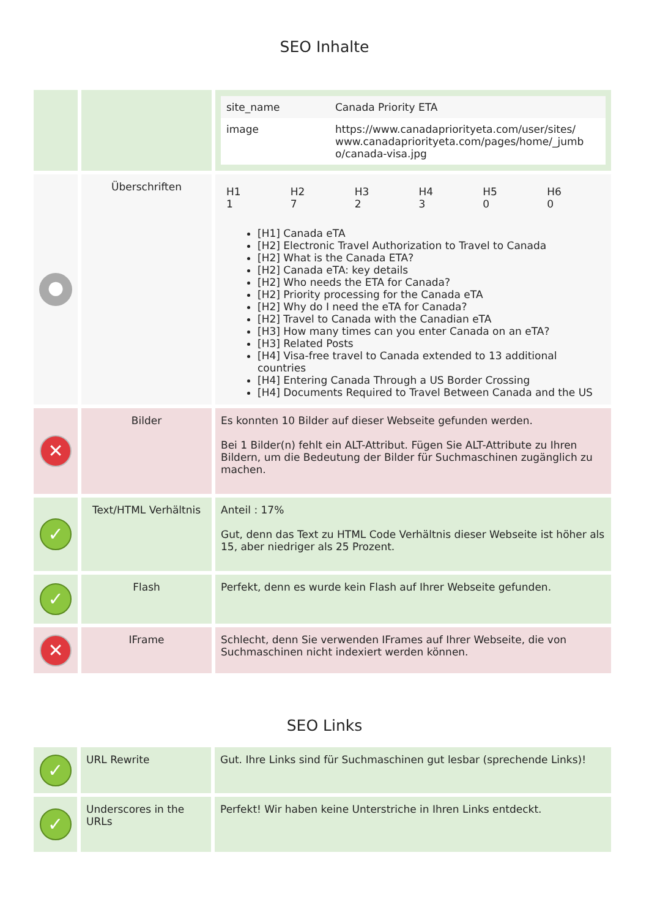SEO Inhalte
| | | / site_name / Canada Priority ETA / / image / https://www.canadapriorityeta.com/user/sites/ www.canadapriorityeta.com/pages/home/_jumb o/canada-visa.jpg / |
| ● | Überschriften | / H1 1 / H2 7 / H3 2 / H4 3 / H5 0 / H6 0 / [H1] Canada eTA [H2] Electronic Travel Authorization to Travel to Canada [H2] What is the Canada ETA? [H2] Canada eTA: key details [H2] Who needs the ETA for Canada? [H2] Priority processing for the Canada eTA [H2] Why do I need the eTA for Canada? [H2] Travel to Canada with the Canadian eTA [H3] How many times can you enter Canada on an eTA? [H3] Related Posts [H4] Visa-free travel to Canada extended to 13 additional countries [H4] Entering Canada Through a US Border Crossing [H4] Documents Required to Travel Between Canada and the US |
| ✕ | Bilder | Es konnten 10 Bilder auf dieser Webseite gefunden werden. Bei 1 Bilder(n) fehlt ein ALT-Attribut. Fügen Sie ALT-Attribute zu Ihren Bildern, um die Bedeutung der Bilder für Suchmaschinen zugänglich zu machen. |
| ✓ | Text/HTML Verhältnis | Anteil : 17% Gut, denn das Text zu HTML Code Verhältnis dieser Webseite ist höher als 15, aber niedriger als 25 Prozent. |
| ✓ | Flash | Perfekt, denn es wurde kein Flash auf Ihrer Webseite gefunden. |
| ✕ | IFrame | Schlecht, denn Sie verwenden IFrames auf Ihrer Webseite, die von Suchmaschinen nicht indexiert werden können. |
SEO Links
| ✓ | URL Rewrite | Gut. Ihre Links sind für Suchmaschinen gut lesbar (sprechende Links)! |
| ✓ | Underscores in the URLs | Perfekt! Wir haben keine Unterstriche in Ihren Links entdeckt. |